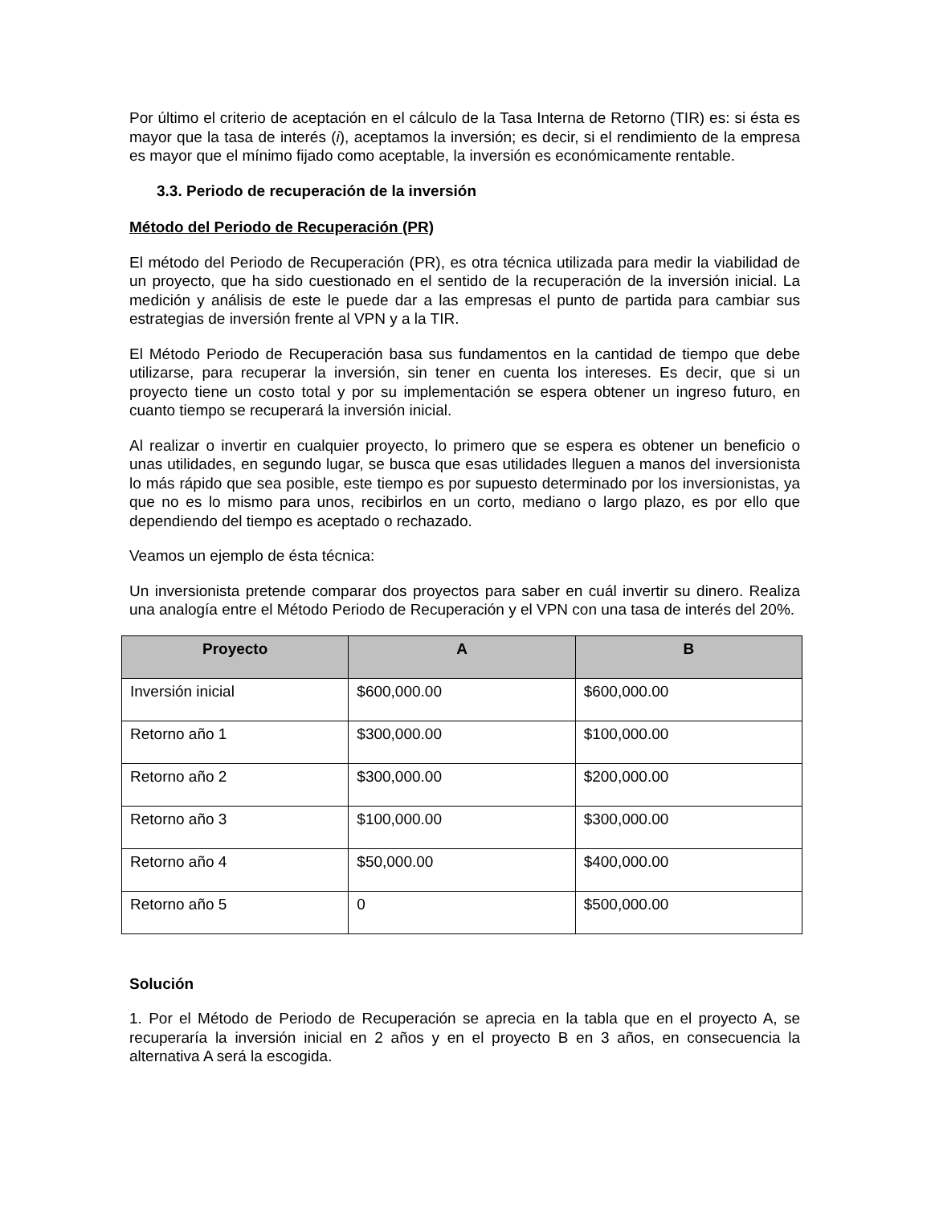Por último el criterio de aceptación en el cálculo de la Tasa Interna de Retorno (TIR) es: si ésta es mayor que la tasa de interés (i), aceptamos la inversión; es decir, si el rendimiento de la empresa es mayor que el mínimo fijado como aceptable, la inversión es económicamente rentable.
3.3. Periodo de recuperación de la inversión
Método del Periodo de Recuperación (PR)
El método del Periodo de Recuperación (PR), es otra técnica utilizada para medir la viabilidad de un proyecto, que ha sido cuestionado en el sentido de la recuperación de la inversión inicial. La medición y análisis de este le puede dar a las empresas el punto de partida para cambiar sus estrategias de inversión frente al VPN y a la TIR.
El Método Periodo de Recuperación basa sus fundamentos en la cantidad de tiempo que debe utilizarse, para recuperar la inversión, sin tener en cuenta los intereses. Es decir, que si un proyecto tiene un costo total y por su implementación se espera obtener un ingreso futuro, en cuanto tiempo se recuperará la inversión inicial.
Al realizar o invertir en cualquier proyecto, lo primero que se espera es obtener un beneficio o unas utilidades, en segundo lugar, se busca que esas utilidades lleguen a manos del inversionista lo más rápido que sea posible, este tiempo es por supuesto determinado por los inversionistas, ya que no es lo mismo para unos, recibirlos en un corto, mediano o largo plazo, es por ello que dependiendo del tiempo es aceptado o rechazado.
Veamos un ejemplo de ésta técnica:
Un inversionista pretende comparar dos proyectos para saber en cuál invertir su dinero. Realiza una analogía entre el Método Periodo de Recuperación y el VPN con una tasa de interés del 20%.
| Proyecto | A | B |
| --- | --- | --- |
| Inversión inicial | $600,000.00 | $600,000.00 |
| Retorno año 1 | $300,000.00 | $100,000.00 |
| Retorno año 2 | $300,000.00 | $200,000.00 |
| Retorno año 3 | $100,000.00 | $300,000.00 |
| Retorno año 4 | $50,000.00 | $400,000.00 |
| Retorno año 5 | 0 | $500,000.00 |
Solución
1. Por el Método de Periodo de Recuperación se aprecia en la tabla que en el proyecto A, se recuperaría la inversión inicial en 2 años y en el proyecto B en 3 años, en consecuencia la alternativa A será la escogida.